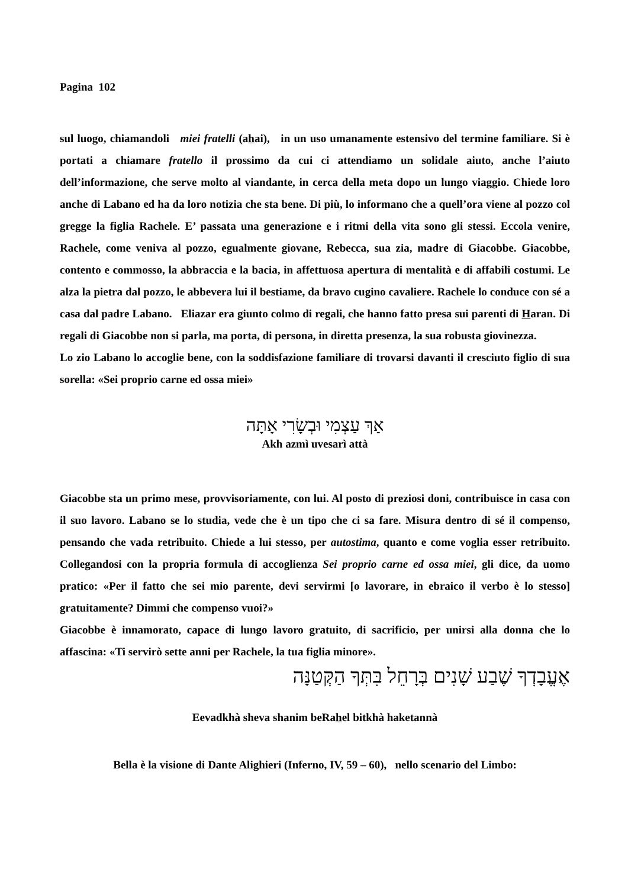Pagina 102
sul luogo, chiamandoli miei fratelli (ahai), in un uso umanamente estensivo del termine familiare. Si è portati a chiamare fratello il prossimo da cui ci attendiamo un solidale aiuto, anche l’aiuto dell’informazione, che serve molto al viandante, in cerca della meta dopo un lungo viaggio. Chiede loro anche di Labano ed ha da loro notizia che sta bene. Di più, lo informano che a quell’ora viene al pozzo col gregge la figlia Rachele. E’ passata una generazione e i ritmi della vita sono gli stessi. Eccola venire, Rachele, come veniva al pozzo, egualmente giovane, Rebecca, sua zia, madre di Giacobbe. Giacobbe, contento e commosso, la abbraccia e la bacia, in affettuosa apertura di mentalità e di affabili costumi. Le alza la pietra dal pozzo, le abbevera lui il bestiame, da bravo cugino cavaliere. Rachele lo conduce con sé a casa dal padre Labano. Eliazar era giunto colmo di regali, che hanno fatto presa sui parenti di Haran. Di regali di Giacobbe non si parla, ma porta, di persona, in diretta presenza, la sua robusta giovinezza.
Lo zio Labano lo accoglie bene, con la soddisfazione familiare di trovarsi davanti il cresciuto figlio di sua sorella: «Sei proprio carne ed ossa miei»
אַךְ עַצְמִי וּבְשָׂרִי אָתָּה
Akh azmì uvesarì attà
Giacobbe sta un primo mese, provvisoriamente, con lui. Al posto di preziosi doni, contribuisce in casa con il suo lavoro. Labano se lo studia, vede che è un tipo che ci sa fare. Misura dentro di sé il compenso, pensando che vada retribuito. Chiede a lui stesso, per autostima, quanto e come voglia esser retribuito. Collegandosi con la propria formula di accoglienza Sei proprio carne ed ossa miei, gli dice, da uomo pratico: «Per il fatto che sei mio parente, devi servirmi [o lavorare, in ebraico il verbo è lo stesso] gratuitamente? Dimmi che compenso vuoi?»
Giacobbe è innamorato, capace di lungo lavoro gratuito, di sacrificio, per unirsi alla donna che lo affascina: «Ti servirò sette anni per Rachele, la tua figlia minore».
אֶעֱבָדְךָ שֶׁבַע שָׁנִים בְּרָחֵל בִּתְּךָ הַקְּטַנָּה
Eevadkhà sheva shanim beRahel bitkhà haketannà
Bella è la visione di Dante Alighieri (Inferno, IV, 59 – 60), nello scenario del Limbo: